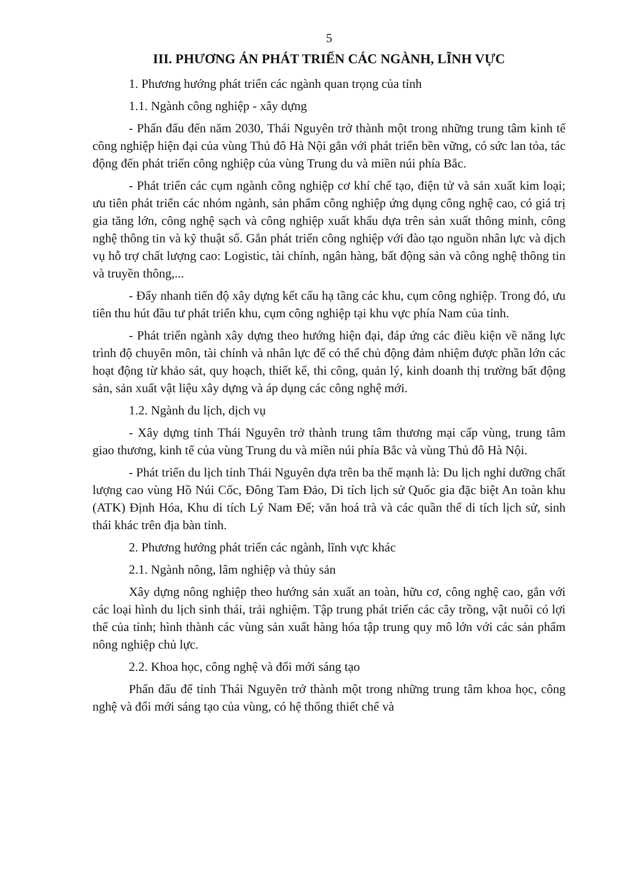5
III. PHƯƠNG ÁN PHÁT TRIỂN CÁC NGÀNH, LĨNH VỰC
1. Phương hướng phát triển các ngành quan trọng của tỉnh
1.1. Ngành công nghiệp - xây dựng
- Phấn đấu đến năm 2030, Thái Nguyên trở thành một trong những trung tâm kinh tế công nghiệp hiện đại của vùng Thủ đô Hà Nội gắn với phát triển bền vững, có sức lan tỏa, tác động đến phát triển công nghiệp của vùng Trung du và miền núi phía Bắc.
- Phát triển các cụm ngành công nghiệp cơ khí chế tạo, điện tử và sản xuất kim loại; ưu tiên phát triển các nhóm ngành, sản phẩm công nghiệp ứng dụng công nghệ cao, có giá trị gia tăng lớn, công nghệ sạch và công nghiệp xuất khẩu dựa trên sản xuất thông minh, công nghệ thông tin và kỹ thuật số. Gắn phát triển công nghiệp với đào tạo nguồn nhân lực và dịch vụ hỗ trợ chất lượng cao: Logistic, tài chính, ngân hàng, bất động sản và công nghệ thông tin và truyền thông,...
- Đẩy nhanh tiến độ xây dựng kết cấu hạ tầng các khu, cụm công nghiệp. Trong đó, ưu tiên thu hút đầu tư phát triển khu, cụm công nghiệp tại khu vực phía Nam của tỉnh.
- Phát triển ngành xây dựng theo hướng hiện đại, đáp ứng các điều kiện về năng lực trình độ chuyên môn, tài chính và nhân lực để có thể chủ động đảm nhiệm được phần lớn các hoạt động từ khảo sát, quy hoạch, thiết kế, thi công, quản lý, kinh doanh thị trường bất động sản, sản xuất vật liệu xây dựng và áp dụng các công nghệ mới.
1.2. Ngành du lịch, dịch vụ
- Xây dựng tỉnh Thái Nguyên trở thành trung tâm thương mại cấp vùng, trung tâm giao thương, kinh tế của vùng Trung du và miền núi phía Bắc và vùng Thủ đô Hà Nội.
- Phát triển du lịch tỉnh Thái Nguyên dựa trên ba thế mạnh là: Du lịch nghỉ dưỡng chất lượng cao vùng Hồ Núi Cốc, Đông Tam Đảo, Di tích lịch sử Quốc gia đặc biệt An toàn khu (ATK) Định Hóa, Khu di tích Lý Nam Đế; văn hoá trà và các quần thể di tích lịch sử, sinh thái khác trên địa bàn tỉnh.
2. Phương hướng phát triển các ngành, lĩnh vực khác
2.1. Ngành nông, lâm nghiệp và thủy sản
Xây dựng nông nghiệp theo hướng sản xuất an toàn, hữu cơ, công nghệ cao, gắn với các loại hình du lịch sinh thái, trải nghiệm. Tập trung phát triển các cây trồng, vật nuôi có lợi thế của tỉnh; hình thành các vùng sản xuất hàng hóa tập trung quy mô lớn với các sản phẩm nông nghiệp chủ lực.
2.2. Khoa học, công nghệ và đổi mới sáng tạo
Phấn đấu để tỉnh Thái Nguyên trở thành một trong những trung tâm khoa học, công nghệ và đổi mới sáng tạo của vùng, có hệ thống thiết chế và